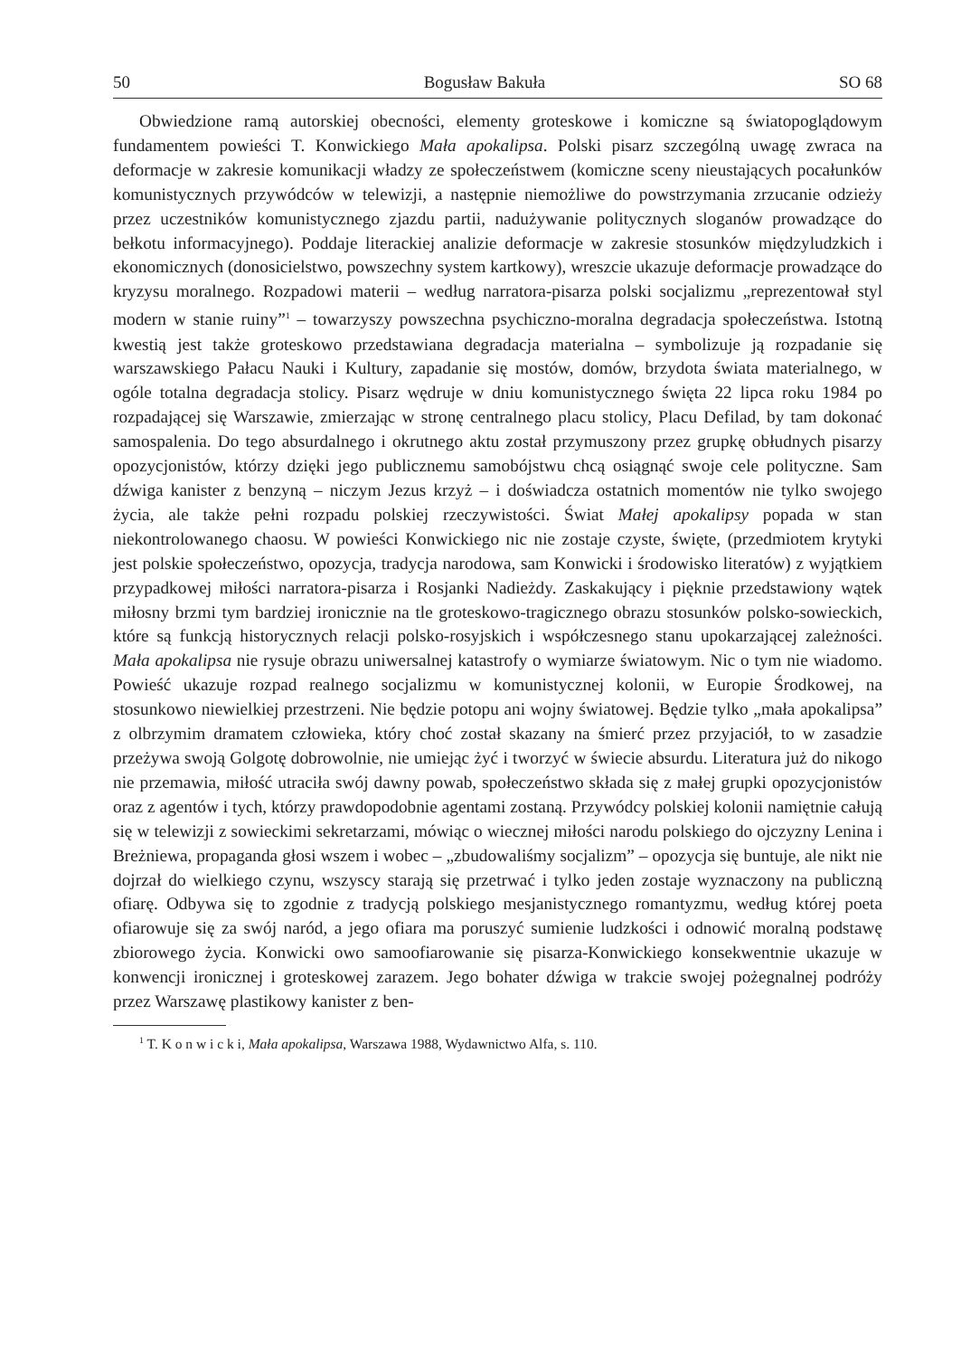50 Bogusław Bakuła SO 68
Obwiedzione ramą autorskiej obecności, elementy groteskowe i komiczne są światopoglądowym fundamentem powieści T. Konwickiego Mała apokalipsa. Polski pisarz szczególną uwagę zwraca na deformacje w zakresie komunikacji władzy ze społeczeństwem (komiczne sceny nieustających pocałunków komunistycznych przywódców w telewizji, a następnie niemożliwe do powstrzymania zrzucanie odzieży przez uczestników komunistycznego zjazdu partii, nadużywanie politycznych sloganów prowadzące do bełkotu informacyjnego). Poddaje literackiej analizie deformacje w zakresie stosunków międzyludzkich i ekonomicznych (donosicielstwo, powszechny system kartkowy), wreszcie ukazuje deformacje prowadzące do kryzysu moralnego. Rozpadowi materii – według narratora-pisarza polski socjalizmu „reprezentował styl modern w stanie ruiny”<sup>1</sup> – towarzyszy powszechna psychiczno-moralna degradacja społeczeństwa. Istotną kwestią jest także groteskowo przedstawiana degradacja materialna – symbolizuje ją rozpadanie się warszawskiego Pałacu Nauki i Kultury, zapadanie się mostów, domów, brzydota świata materialnego, w ogóle totalna degradacja stolicy. Pisarz wędruje w dniu komunistycznego święta 22 lipca roku 1984 po rozpadającej się Warszawie, zmierzając w stronę centralnego placu stolicy, Placu Defilad, by tam dokonać samospalenia. Do tego absurdalnego i okrutnego aktu został przymuszony przez grupkę obłudnych pisarzy opozycjonistów, którzy dzięki jego publicznemu samobójstwu chcą osiągnąć swoje cele polityczne. Sam dźwiga kanister z benzyną – niczym Jezus krzyż – i doświadcza ostatnich momentów nie tylko swojego życia, ale także pełni rozpadu polskiej rzeczywistości. Świat Małej apokalipsy popada w stan niekontrolowanego chaosu. W powieści Konwickiego nic nie zostaje czyste, święte, (przedmiotem krytyki jest polskie społeczeństwo, opozycja, tradycja narodowa, sam Konwicki i środowisko literatów) z wyjątkiem przypadkowej miłości narratora-pisarza i Rosjanki Nadieżdy. Zaskakujący i pięknie przedstawiony wątek miłosny brzmi tym bardziej ironicznie na tle groteskowo-tragicznego obrazu stosunków polsko-sowieckich, które są funkcją historycznych relacji polsko-rosyjskich i współczesnego stanu upokarzającej zależności. Mała apokalipsa nie rysuje obrazu uniwersalnej katastrofy o wymiarze światowym. Nic o tym nie wiadomo. Powieść ukazuje rozpad realnego socjalizmu w komunistycznej kolonii, w Europie Środkowej, na stosunkowo niewielkiej przestrzeni. Nie będzie potopu ani wojny światowej. Będzie tylko „mała apokalipsa” z olbrzymim dramatem człowieka, który choć został skazany na śmierć przez przyjaciół, to w zasadzie przeżywa swoją Golgotę dobrowolnie, nie umiejąc żyć i tworzyć w świecie absurdu. Literatura już do nikogo nie przemawia, miłość utraciła swój dawny powab, społeczeństwo składa się z małej grupki opozycjonistów oraz z agentów i tych, którzy prawdopodobnie agentami zostaną. Przywódcy polskiej kolonii namiętnie całują się w telewizji z sowieckimi sekretarzami, mówiąc o wiecznej miłości narodu polskiego do ojczyzny Lenina i Breżniewa, propaganda głosi wszem i wobec – „zbudowaliśmy socjalizm” – opozycja się buntuje, ale nikt nie dojrzał do wielkiego czynu, wszyscy starają się przetrwać i tylko jeden zostaje wyznaczony na publiczną ofiarę. Odbywa się to zgodnie z tradycją polskiego mesjanistycznego romantyzmu, według której poeta ofiarowuje się za swój naród, a jego ofiara ma poruszyć sumienie ludzkości i odnowić moralną podstawę zbiorowego życia. Konwicki owo samoofiarowanie się pisarza-Konwickiego konsekwentnie ukazuje w konwencji ironicznej i groteskowej zarazem. Jego bohater dźwiga w trakcie swojej pożegnalnej podróży przez Warszawę plastikowy kanister z ben-
<sup>1</sup> T. K o n w i c k i, Mała apokalipsa, Warszawa 1988, Wydawnictwo Alfa, s. 110.